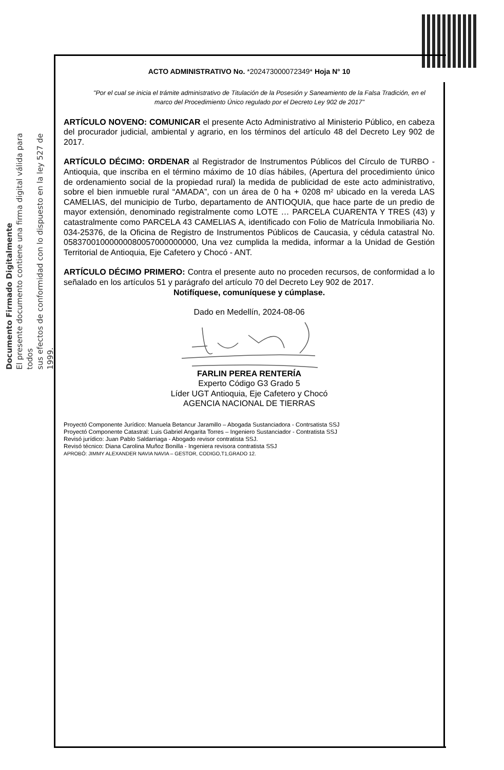Documento Firmado Digitalmente
El presente documento contiene una firma digital válida para todos
sus efectos de conformidad con lo dispuesto en la ley 527 de 1999.
ACTO ADMINISTRATIVO No. *202473000072349* Hoja N° 10
"Por el cual se inicia el trámite administrativo de Titulación de la Posesión y Saneamiento de la Falsa Tradición, en el marco del Procedimiento Único regulado por el Decreto Ley 902 de 2017"
ARTÍCULO NOVENO: COMUNICAR el presente Acto Administrativo al Ministerio Público, en cabeza del procurador judicial, ambiental y agrario, en los términos del artículo 48 del Decreto Ley 902 de 2017.
ARTÍCULO DÉCIMO: ORDENAR al Registrador de Instrumentos Públicos del Círculo de TURBO - Antioquia, que inscriba en el término máximo de 10 días hábiles, (Apertura del procedimiento único de ordenamiento social de la propiedad rural) la medida de publicidad de este acto administrativo, sobre el bien inmueble rural “AMADA”, con un área de 0 ha + 0208 m² ubicado en la vereda LAS CAMELIAS, del municipio de Turbo, departamento de ANTIOQUIA, que hace parte de un predio de mayor extensión, denominado registralmente como LOTE … PARCELA CUARENTA Y TRES (43) y catastralmente como PARCELA 43 CAMELIAS A, identificado con Folio de Matrícula Inmobiliaria No. 034-25376, de la Oficina de Registro de Instrumentos Públicos de Caucasia, y cédula catastral No. 05837001000000080057000000000, Una vez cumplida la medida, informar a la Unidad de Gestión Territorial de Antioquia, Eje Cafetero y Chocó - ANT.
ARTÍCULO DÉCIMO PRIMERO: Contra el presente auto no proceden recursos, de conformidad a lo señalado en los artículos 51 y parágrafo del artículo 70 del Decreto Ley 902 de 2017.
Notifíquese, comuníquese y cúmplase.
Dado en Medellín, 2024-08-06
FARLIN PEREA RENTERÍA
Experto Código G3 Grado 5
Líder UGT Antioquia, Eje Cafetero y Chocó
AGENCIA NACIONAL DE TIERRAS
Proyectó Componente Jurídico: Manuela Betancur Jaramillo – Abogada Sustanciadora - Contrsatista SSJ
Proyectó Componente Catastral: Luis Gabriel Angarita Torres – Ingeniero Sustanciador - Contratista SSJ
Revisó jurídico: Juan Pablo Saldarriaga - Abogado revisor contratista SSJ.
Revisó técnico: Diana Carolina Muñoz Bonilla - Ingeniera revisora contratista SSJ
APROBÓ: JIMMY ALEXANDER NAVIA NAVIA – GESTOR, CODIGO,T1,GRADO 12.